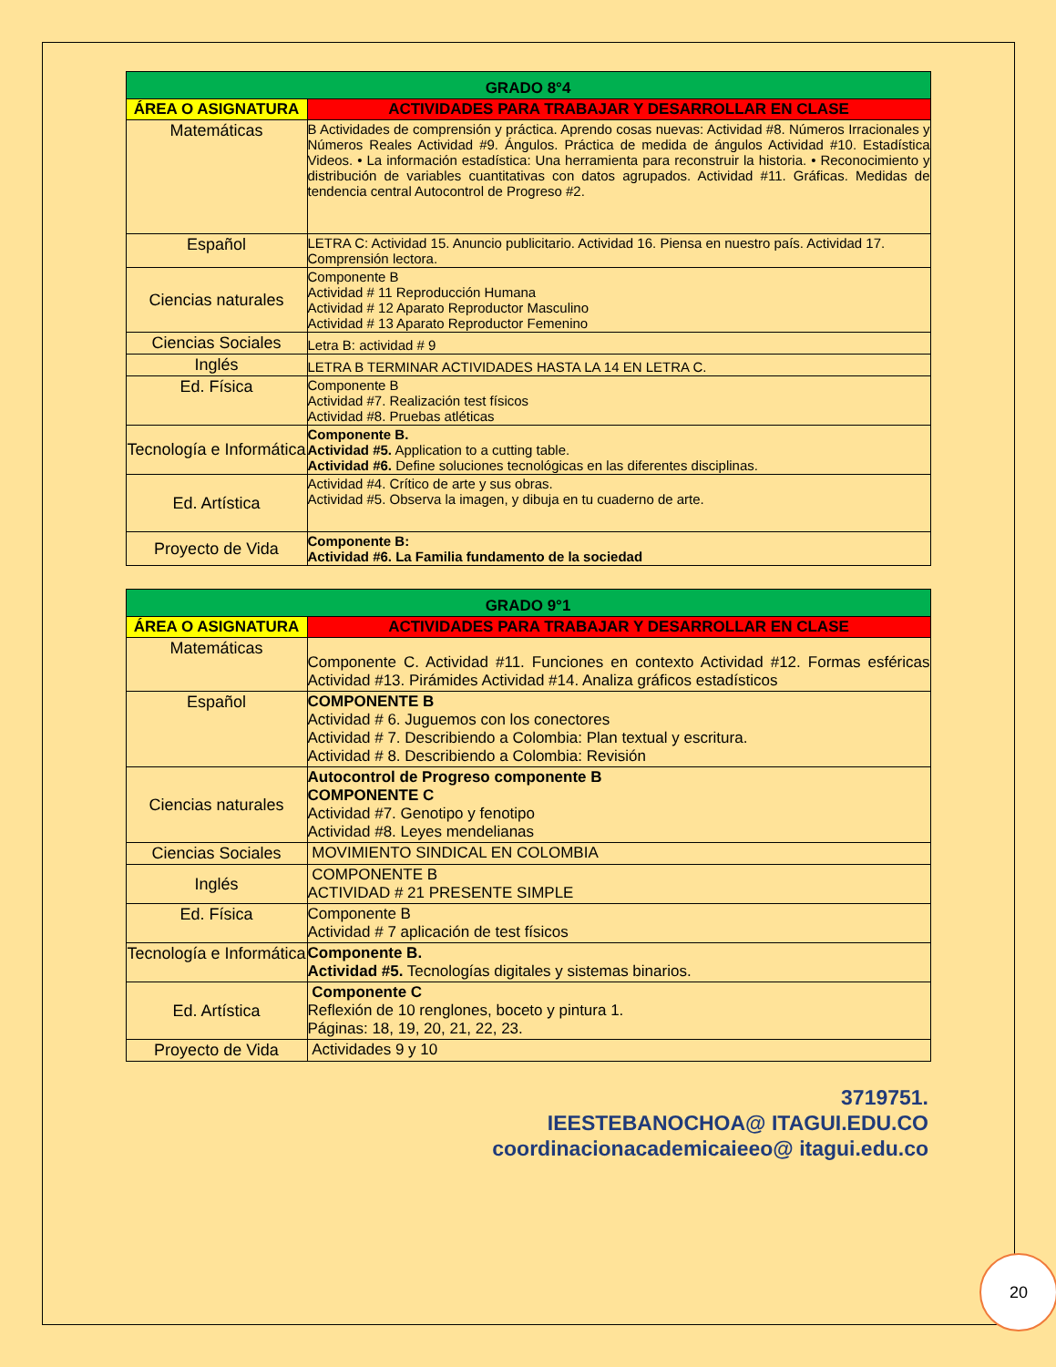| GRADO 8°4 | |
| --- | --- |
| ÁREA O ASIGNATURA | ACTIVIDADES PARA TRABAJAR Y DESARROLLAR EN CLASE |
| Matemáticas | B Actividades de comprensión y práctica. Aprendo cosas nuevas: Actividad #8. Números Irracionales y Números Reales Actividad #9. Ángulos. Práctica de medida de ángulos Actividad #10. Estadística Videos. • La información estadística: Una herramienta para reconstruir la historia. • Reconocimiento y distribución de variables cuantitativas con datos agrupados. Actividad #11. Gráficas. Medidas de tendencia central Autocontrol de Progreso #2. |
| Español | LETRA C: Actividad 15. Anuncio publicitario. Actividad 16. Piensa en nuestro país. Actividad 17. Comprensión lectora. |
| Ciencias naturales | Componente B Actividad # 11 Reproducción Humana Actividad # 12 Aparato Reproductor Masculino Actividad # 13 Aparato Reproductor Femenino |
| Ciencias Sociales | Letra B: actividad # 9 |
| Inglés | LETRA B TERMINAR ACTIVIDADES HASTA LA 14 EN LETRA C. |
| Ed. Física | Componente B Actividad #7. Realización test físicos Actividad #8. Pruebas atléticas |
| Tecnología e Informática | Componente B. Actividad #5. Application to a cutting table. Actividad #6. Define soluciones tecnológicas en las diferentes disciplinas. |
| Ed. Artística | Actividad #4. Crítico de arte y sus obras. Actividad #5. Observa la imagen, y dibuja en tu cuaderno de arte. |
| Proyecto de Vida | Componente B: Actividad #6. La Familia fundamento de la sociedad |
| GRADO 9°1 | |
| --- | --- |
| ÁREA O ASIGNATURA | ACTIVIDADES PARA TRABAJAR Y DESARROLLAR EN CLASE |
| Matemáticas | Componente C. Actividad #11. Funciones en contexto Actividad #12. Formas esféricas Actividad #13. Pirámides Actividad #14. Analiza gráficos estadísticos |
| Español | COMPONENTE B Actividad # 6. Juguemos con los conectores Actividad # 7. Describiendo a Colombia: Plan textual y escritura. Actividad # 8. Describiendo a Colombia: Revisión |
| Ciencias naturales | Autocontrol de Progreso componente B COMPONENTE C Actividad #7. Genotipo y fenotipo Actividad #8. Leyes mendelianas |
| Ciencias Sociales | MOVIMIENTO SINDICAL EN COLOMBIA |
| Inglés | COMPONENTE B ACTIVIDAD # 21 PRESENTE SIMPLE |
| Ed. Física | Componente B Actividad # 7 aplicación de test físicos |
| Tecnología e Informática | Componente B. Actividad #5. Tecnologías digitales y sistemas binarios. |
| Ed. Artística | Componente C Reflexión de 10 renglones, boceto y pintura 1. Páginas: 18, 19, 20, 21, 22, 23. |
| Proyecto de Vida | Actividades 9 y 10 |
3719751.
IEESTEBANOCHOA@ ITAGUI.EDU.CO
coordinacionacademicaieeo@ itagui.edu.co
20